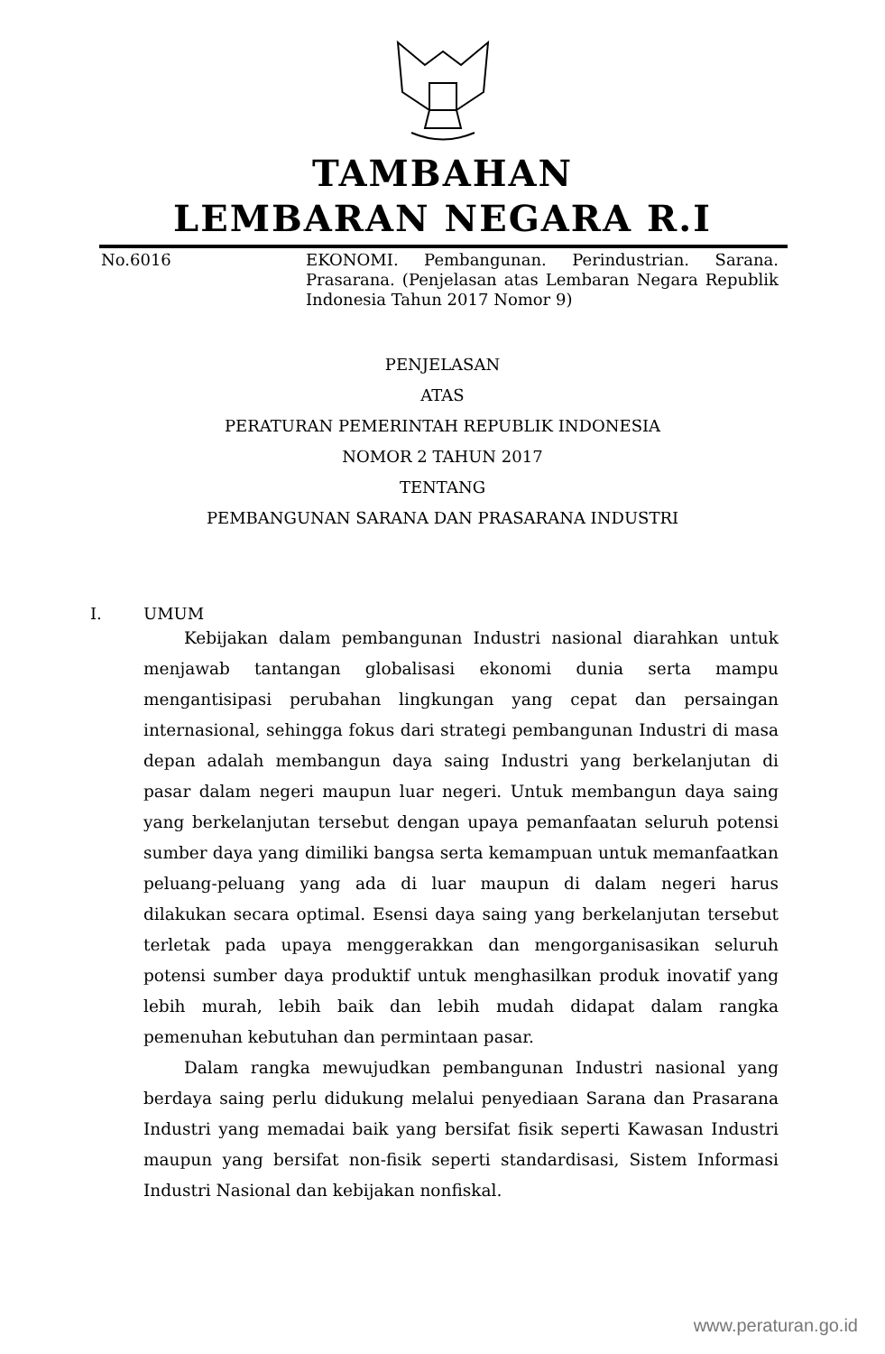TAMBAHAN
LEMBARAN NEGARA R.I
No.6016 EKONOMI. Pembangunan. Perindustrian. Sarana. Prasarana. (Penjelasan atas Lembaran Negara Republik Indonesia Tahun 2017 Nomor 9)
PENJELASAN
ATAS
PERATURAN PEMERINTAH REPUBLIK INDONESIA
NOMOR 2 TAHUN 2017
TENTANG
PEMBANGUNAN SARANA DAN PRASARANA INDUSTRI
I. UMUM
Kebijakan dalam pembangunan Industri nasional diarahkan untuk menjawab tantangan globalisasi ekonomi dunia serta mampu mengantisipasi perubahan lingkungan yang cepat dan persaingan internasional, sehingga fokus dari strategi pembangunan Industri di masa depan adalah membangun daya saing Industri yang berkelanjutan di pasar dalam negeri maupun luar negeri. Untuk membangun daya saing yang berkelanjutan tersebut dengan upaya pemanfaatan seluruh potensi sumber daya yang dimiliki bangsa serta kemampuan untuk memanfaatkan peluang-peluang yang ada di luar maupun di dalam negeri harus dilakukan secara optimal. Esensi daya saing yang berkelanjutan tersebut terletak pada upaya menggerakkan dan mengorganisasikan seluruh potensi sumber daya produktif untuk menghasilkan produk inovatif yang lebih murah, lebih baik dan lebih mudah didapat dalam rangka pemenuhan kebutuhan dan permintaan pasar.
Dalam rangka mewujudkan pembangunan Industri nasional yang berdaya saing perlu didukung melalui penyediaan Sarana dan Prasarana Industri yang memadai baik yang bersifat fisik seperti Kawasan Industri maupun yang bersifat non-fisik seperti standardisasi, Sistem Informasi Industri Nasional dan kebijakan nonfiskal.
www.peraturan.go.id